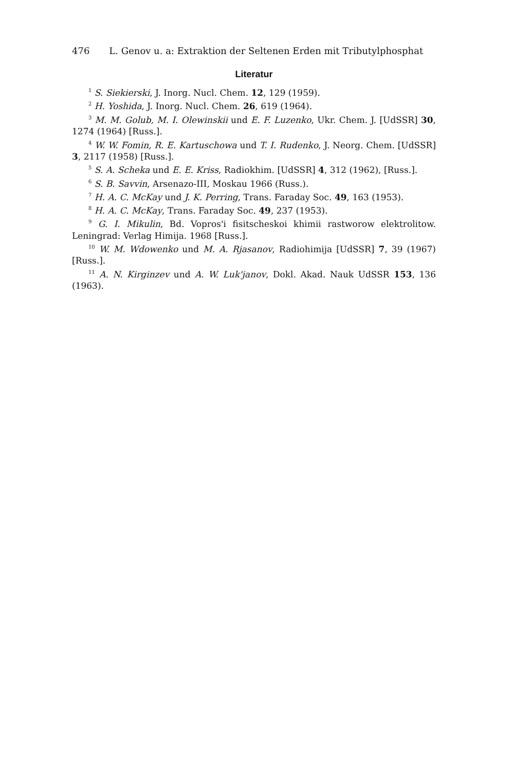476 L. Genov u. a: Extraktion der Seltenen Erden mit Tributylphosphat
Literatur
<sup>1</sup> S. Siekierski, J. Inorg. Nucl. Chem. 12, 129 (1959).
<sup>2</sup> H. Yoshida, J. Inorg. Nucl. Chem. 26, 619 (1964).
<sup>3</sup> M. M. Golub, M. I. Olewinskii und E. F. Luzenko, Ukr. Chem. J. [UdSSR] 30, 1274 (1964) [Russ.].
<sup>4</sup> W. W. Fomin, R. E. Kartuschowa und T. I. Rudenko, J. Neorg. Chem. [UdSSR] 3, 2117 (1958) [Russ.].
<sup>5</sup> S. A. Scheka und E. E. Kriss, Radiokhim. [UdSSR] 4, 312 (1962), [Russ.].
<sup>6</sup> S. B. Savvin, Arsenazo-III, Moskau 1966 (Russ.).
<sup>7</sup> H. A. C. McKay und J. K. Perring, Trans. Faraday Soc. 49, 163 (1953).
<sup>8</sup> H. A. C. McKay, Trans. Faraday Soc. 49, 237 (1953).
<sup>9</sup> G. I. Mikulin, Bd. Vopros'i fisitscheskoi khimii rastworow elektrolitow. Leningrad: Verlag Himija. 1968 [Russ.].
<sup>10</sup> W. M. Wdowenko und M. A. Rjasanov, Radiohimija [UdSSR] 7, 39 (1967) [Russ.].
<sup>11</sup> A. N. Kirginzev und A. W. Luk'janov, Dokl. Akad. Nauk UdSSR 153, 136 (1963).